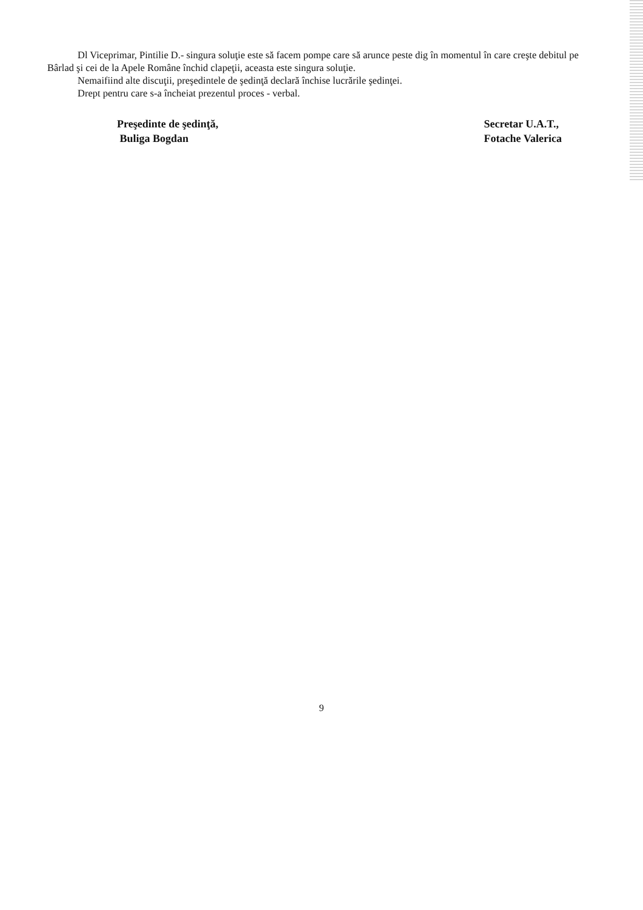Dl Viceprimar, Pintilie D.- singura soluţie este să facem pompe care să arunce peste dig în momentul în care creşte debitul pe Bârlad şi cei de la Apele Române închid clapeţii, aceasta este singura soluţie.
Nemaifiind alte discuţii, preşedintele de şedinţă declară închise lucrările şedinţei.
Drept pentru care s-a încheiat prezentul proces - verbal.
Preşedinte de şedinţă,
Buliga Bogdan
Secretar U.A.T.,
Fotache Valerica
9